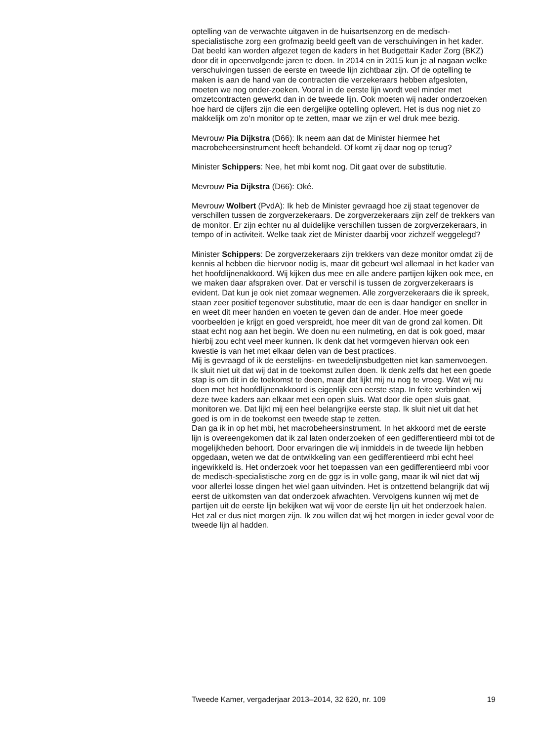optelling van de verwachte uitgaven in de huisartsenzorg en de medisch-specialistische zorg een grofmazig beeld geeft van de verschuivingen in het kader. Dat beeld kan worden afgezet tegen de kaders in het Budgettair Kader Zorg (BKZ) door dit in opeenvolgende jaren te doen. In 2014 en in 2015 kun je al nagaan welke verschuivingen tussen de eerste en tweede lijn zichtbaar zijn. Of de optelling te maken is aan de hand van de contracten die verzekeraars hebben afgesloten, moeten we nog onder-zoeken. Vooral in de eerste lijn wordt veel minder met omzetcontracten gewerkt dan in de tweede lijn. Ook moeten wij nader onderzoeken hoe hard de cijfers zijn die een dergelijke optelling oplevert. Het is dus nog niet zo makkelijk om zo’n monitor op te zetten, maar we zijn er wel druk mee bezig.
Mevrouw Pia Dijkstra (D66): Ik neem aan dat de Minister hiermee het macrobeheersinstrument heeft behandeld. Of komt zij daar nog op terug?
Minister Schippers: Nee, het mbi komt nog. Dit gaat over de substitutie.
Mevrouw Pia Dijkstra (D66): Oké.
Mevrouw Wolbert (PvdA): Ik heb de Minister gevraagd hoe zij staat tegenover de verschillen tussen de zorgverzekeraars. De zorgverzekeraars zijn zelf de trekkers van de monitor. Er zijn echter nu al duidelijke verschillen tussen de zorgverzekeraars, in tempo of in activiteit. Welke taak ziet de Minister daarbij voor zichzelf weggelegd?
Minister Schippers: De zorgverzekeraars zijn trekkers van deze monitor omdat zij de kennis al hebben die hiervoor nodig is, maar dit gebeurt wel allemaal in het kader van het hoofdlijnenakkoord. Wij kijken dus mee en alle andere partijen kijken ook mee, en we maken daar afspraken over. Dat er verschil is tussen de zorgverzekeraars is evident. Dat kun je ook niet zomaar wegnemen. Alle zorgverzekeraars die ik spreek, staan zeer positief tegenover substitutie, maar de een is daar handiger en sneller in en weet dit meer handen en voeten te geven dan de ander. Hoe meer goede voorbeelden je krijgt en goed verspreidt, hoe meer dit van de grond zal komen. Dit staat echt nog aan het begin. We doen nu een nulmeting, en dat is ook goed, maar hierbij zou echt veel meer kunnen. Ik denk dat het vormgeven hiervan ook een kwestie is van het met elkaar delen van de best practices.
Mij is gevraagd of ik de eerstelijns- en tweedelijnsbudgetten niet kan samenvoegen. Ik sluit niet uit dat wij dat in de toekomst zullen doen. Ik denk zelfs dat het een goede stap is om dit in de toekomst te doen, maar dat lijkt mij nu nog te vroeg. Wat wij nu doen met het hoofdlijnenakkoord is eigenlijk een eerste stap. In feite verbinden wij deze twee kaders aan elkaar met een open sluis. Wat door die open sluis gaat, monitoren we. Dat lijkt mij een heel belangrijke eerste stap. Ik sluit niet uit dat het goed is om in de toekomst een tweede stap te zetten.
Dan ga ik in op het mbi, het macrobeheersinstrument. In het akkoord met de eerste lijn is overeengekomen dat ik zal laten onderzoeken of een gedifferentieerd mbi tot de mogelijkheden behoort. Door ervaringen die wij inmiddels in de tweede lijn hebben opgedaan, weten we dat de ontwikkeling van een gedifferentieerd mbi echt heel ingewikkeld is. Het onderzoek voor het toepassen van een gedifferentieerd mbi voor de medisch-specialistische zorg en de ggz is in volle gang, maar ik wil niet dat wij voor allerlei losse dingen het wiel gaan uitvinden. Het is ontzettend belangrijk dat wij eerst de uitkomsten van dat onderzoek afwachten. Vervolgens kunnen wij met de partijen uit de eerste lijn bekijken wat wij voor de eerste lijn uit het onderzoek halen. Het zal er dus niet morgen zijn. Ik zou willen dat wij het morgen in ieder geval voor de tweede lijn al hadden.
Tweede Kamer, vergaderjaar 2013–2014, 32 620, nr. 109 19